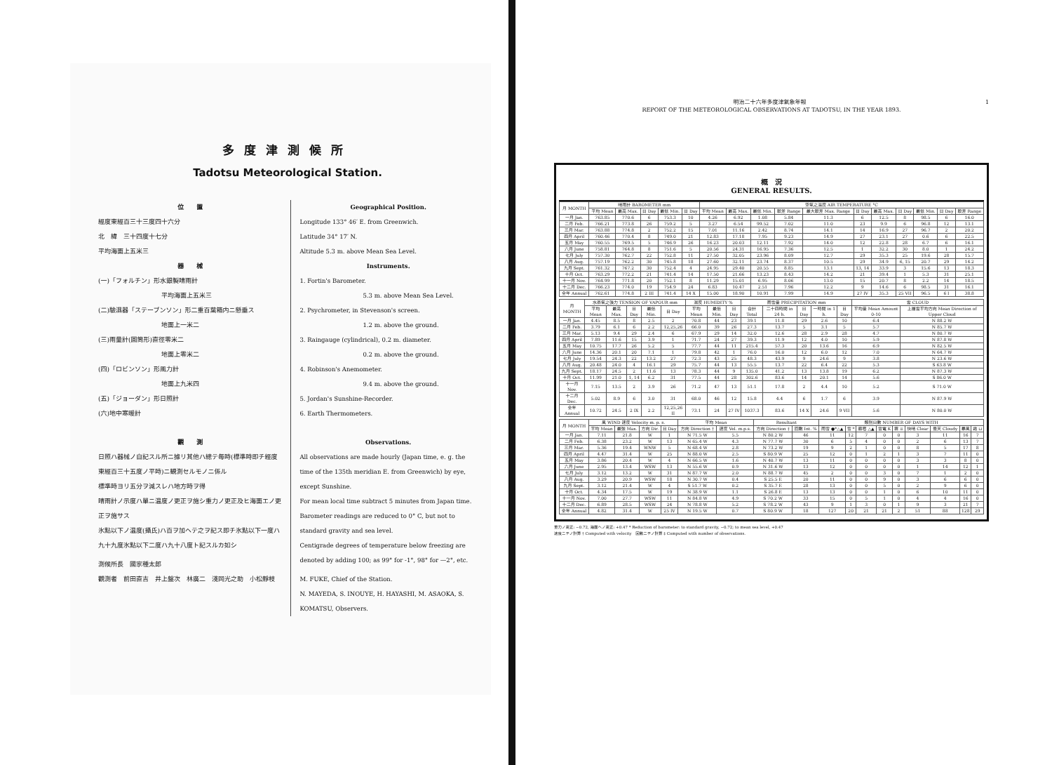多度津測候所
Tadotsu Meteorological Station.
位　　置
經度東經百三十三度四十六分
北　緯　三十四度十七分
平均海面上五米三
器　　械
(一)「フォルチン」形水銀製晴雨計
平均海面上五米三
(二)驗濕器「ステーブンソン」形二重百葉箱内ニ懸垂ス
地面上一米二
(三)雨量計(圓筒形)直徑零米二
地面上零米二
(四)「ロビンソン」形風力計
地面上九米四
(五)「ジョーダン」形日照計
(六)地中寒暖計
觀　　測
日照ハ器械ノ自記スル所ニ據リ其他ハ總テ毎時(標準時即チ經度東經百三十五度ノ平時)ニ観測セルモノニ係ル
標準時ヨリ五分ヲ減スレハ地方時ヲ得
晴雨計ノ示度ハ單ニ温度ノ更正ヲ施シ重力ノ更正及ヒ海面エノ更正ヲ施サス
氷點以下ノ温度(攝氏)ハ百ヲ加ヘテ之ヲ記ス即チ氷點以下一度ハ九十九度氷點以下二度ハ九十八度ト記スルカ如シ
測候所長　國家種太郎
觀測者　前田直吉　井上盤次　林廣二　淺岡光之助　小松靜枝
Geographical Position.
Longitude 133° 46′ E. from Greenwich.
Latitude 34° 17′ N.
Altitude 5.3 m. above Mean Sea Level.
Instruments.
1. Fortin's Barometer.
5.3 m. above Mean Sea Level.
2. Psychrometer, in Stevenson's screen.
1.2 m. above the ground.
3. Raingauge (cylindrical), 0.2 m. diameter.
0.2 m. above the ground.
4. Robinson's Anemometer.
9.4 m. above the ground.
5. Jordan's Sunshine-Recorder.
6. Earth Thermometers.
Observations.
All observations are made hourly (Japan time, e. g. the time of the 135th meridian E. from Greenwich) by eye, except Sunshine.
For mean local time subtract 5 minutes from Japan time.
Barometer readings are reduced to 0° C, but not to standard gravity and sea level.
Centigrade degrees of temperature below freezing are denoted by adding 100; as 99° for -1°, 98° for —2°, etc.
M. FUKE, Chief of the Station.
N. MAYEDA, S. INOUYE, H. HAYASHI, M. ASAOKA, S. KOMATSU, Observers.
明治二十六年多度津氣象年報 1
REPORT OF THE METEOROLOGICAL OBSERVATIONS AT TADOTSU, IN THE YEAR 1893.
概　況
GENERAL RESULTS.
| 月 MONTH | 晴雨計 BAROMETER mm | | | | | 空氣之温度 AIR TEMPERATURE °C | | | | | | | | | | |
| --- | --- | --- | --- | --- | --- | --- | --- | --- | --- | --- | --- | --- | --- | --- | --- | --- |
| | 平均 Mean | 最高 Max. | 日 Day | 最低 Min. | 日 Day | 平均 Mean | 最高 Max. | 最低 Min. | 較差 Range | 最大較差 Max. Range | 日 Day | 最高 Max. | 日 Day | 最低 Min. | 日 Day | 較差 Range |
| 一月 Jan. | 763.85 | 770.6 | 6 | 753.3 | 10 | 4.26 | 6.92 | 1.08 | 5.84 | 11.3 | 6 | 12.5 | 8 | 98.5 | 6 | 16.0 |
| 二月 Feb. | 766.21 | 773.8 | 26 | 759.2 | 5 | 3.27 | 6.54 | 99.52 | 7.02 | 11.0 | 23 | 9.9 | 6 | 96.8 | 12 | 13.1 |
| 三月 Mar. | 763.88 | 774.8 | 2 | 752.2 | 15 | 7.01 | 11.16 | 2.42 | 8.74 | 14.1 | 14 | 16.9 | 27 | 96.7 | 2 | 20.2 |
| 四月 April | 760.46 | 770.4 | 8 | 749.0 | 21 | 12.83 | 17.18 | 7.95 | 9.23 | 14.9 | 27 | 23.1 | 27 | 0.6 | 6 | 22.5 |
| 五月 May | 760.55 | 769.5 | 5 | 746.9 | 26 | 16.23 | 20.03 | 12.11 | 7.92 | 14.0 | 12 | 22.8 | 28 | 6.7 | 6 | 16.1 |
| 六月 June | 758.81 | 764.8 | 8 | 751.6 | 5 | 20.56 | 24.31 | 16.95 | 7.36 | 12.5 | 1 | 32.2 | 30 | 8.0 | 1 | 24.2 |
| 七月 July | 757.30 | 762.7 | 22 | 752.8 | 11 | 27.50 | 32.05 | 23.96 | 8.09 | 12.7 | 29 | 35.3 | 25 | 19.6 | 28 | 15.7 |
| 八月 Aug. | 757.19 | 762.2 | 30 | 745.8 | 18 | 27.60 | 32.11 | 23.74 | 8.37 | 10.5 | 29 | 34.9 | 6, 15 | 20.7 | 29 | 14.2 |
| 九月 Sept. | 761.32 | 767.2 | 30 | 752.4 | 4 | 24.95 | 29.40 | 20.55 | 8.85 | 13.1 | 13, 14 | 33.9 | 3 | 15.6 | 13 | 18.3 |
| 十月 Oct. | 763.29 | 772.2 | 21 | 741.4 | 14 | 17.50 | 21.66 | 13.23 | 8.43 | 14.2 | 21 | 39.4 | 1 | 5.3 | 31 | 25.1 |
| 十一月 Nov. | 764.99 | 771.8 | 20 | 752.1 | 8 | 11.29 | 15.01 | 6.95 | 8.06 | 13.0 | 15 | 20.7 | 8 | 2.2 | 14 | 18.5 |
| 十二月 Dec. | 766.23 | 774.0 | 19 | 754.9 | 24 | 6.83 | 10.47 | 2.51 | 7.96 | 12.2 | 9 | 14.6 | 6 | 98.5 | 31 | 16.1 |
| 全年 Annual | 762.61 | 774.8 | 2 III | 741.4 | 14 X | 15.00 | 18.90 | 10.91 | 7.99 | 14.9 | 27 IV | 35.3 | 25 VII | 96.5 | 6 I | 38.8 |
| 月 MONTH | 水蒸氣之張力 TENSION OF VAPOUR mm | | | | | 濕度 HUMIDITY % | | | 雨雪量 PRECIPITATION mm | | | | | 雲 CLOUD | |
| --- | --- | --- | --- | --- | --- | --- | --- | --- | --- | --- | --- | --- | --- | --- | --- |
| | 平均 Mean | 最高 Max. | 日 Day | 最低 Min. | 日 Day | 平均 Mean | 最低 Min. | 日 Day | 合計 Total | 二十四時間 in 24 h. | 日 Day | 一時間 in 1 h. | 日 Day | 平均量 Mean Amount 0-10 | 上層雲平均方向 Mean Direction of Upper Cloud |
| 一月 Jan. | 4.45 | 8.5 | 8 | 2.5 | 2 | 70.8 | 44 | 23 | 39.1 | 11.8 | 29 | 2.6 | 10 | 6.4 | N 88.2 W |
| 二月 Feb. | 3.79 | 6.1 | 6 | 2.2 | 12,25,26 | 66.0 | 39 | 26 | 27.3 | 13.7 | 5 | 3.1 | 5 | 5.7 | N 85.7 W |
| 三月 Mar. | 5.13 | 9.4 | 29 | 2.4 | 6 | 67.9 | 29 | 14 | 32.0 | 12.6 | 28 | 2.9 | 28 | 4.7 | N 80.7 W |
| 四月 April | 7.89 | 11.6 | 15 | 3.9 | 1 | 71.7 | 24 | 27 | 39.3 | 11.9 | 12 | 4.0 | 10 | 5.9 | N 87.8 W |
| 五月 May | 10.75 | 17.7 | 26 | 5.2 | 5 | 77.7 | 44 | 11 | 215.4 | 57.3 | 20 | 13.6 | 16 | 6.9 | N 82.5 W |
| 六月 June | 14.36 | 20.1 | 20 | 7.1 | 1 | 79.8 | 42 | 1 | 76.0 | 16.0 | 12 | 6.0 | 12 | 7.0 | N 64.7 W |
| 七月 July | 19.54 | 24.3 | 22 | 13.2 | 27 | 72.3 | 43 | 25 | 48.3 | 43.9 | 9 | 24.6 | 9 | 3.8 | N 23.6 W |
| 八月 Aug. | 20.48 | 24.0 | 4 | 16.1 | 29 | 75.7 | 44 | 13 | 55.5 | 13.7 | 22 | 6.4 | 22 | 5.3 | S 63.8 W |
| 九月 Sept. | 18.17 | 24.5 | 2 | 11.6 | 13 | 78.3 | 44 | 9 | 135.0 | 41.2 | 13 | 13.8 | 19 | 6.2 | N 87.3 W |
| 十月 Oct. | 11.99 | 21.0 | 1, 14 | 6.2 | 31 | 77.5 | 44 | 28 | 302.6 | 83.6 | 14 | 20.1 | 14 | 5.6 | S 86.0 W |
| 十一月 Nov. | 7.15 | 13.5 | 2 | 3.9 | 26 | 71.2 | 47 | 13 | 51.1 | 17.8 | 2 | 4.4 | 10 | 5.2 | S 71.0 W |
| 十二月 Dec. | 5.02 | 8.9 | 6 | 3.0 | 31 | 68.0 | 46 | 12 | 15.8 | 4.4 | 6 | 1.7 | 6 | 3.9 | N 87.9 W |
| 全年 Annual | 10.72 | 24.5 | 2 IX | 2.2 | 12,25,26 II | 73.1 | 24 | 27 IV | 1037.3 | 83.6 | 14 X | 24.6 | 9 VII | 5.6 | N 80.0 W |
| 月 MONTH | 風 WIND 速度 Velocity m. p. s. | | | | 平均 Mean | | Resultant | | 類別日數 NUMBER OF DAYS WITH | | | | | | | | |
| --- | --- | --- | --- | --- | --- | --- | --- | --- | --- | --- | --- | --- | --- | --- | --- | --- | --- |
| | 平均 Mean | 最強 Max. | 方向 Dir. | 日 Day | 方向 Direction † | 速度 Vel. m.p.s. | 方向 Direction ‡ | 回數 Int. % | 雨雪 ●*△▲ | 雪 * | 霰雹 △▲ | 雷電 K | 霧 ≡ | 快晴 Clear | 曇天 Cloudy | 暴風 | 霜 ⊔ |
| 一月 Jan. | 7.11 | 21.8 | W | 1 | N 71.5 W | 5.5 | N 80.2 W | 46 | 11 | 12 | 7 | 0 | 0 | 3 | 11 | 16 | 7 |
| 二月 Feb. | 6.38 | 23.2 | W | 13 | N 65.4 W | 4.3 | N 77.7 W | 30 | 6 | 5 | 4 | 0 | 0 | 2 | 6 | 13 | 7 |
| 三月 Mar. | 5.36 | 19.4 | WNW | 5 | N 68.4 W | 2.8 | N 73.2 W | 19 | 9 | 2 | 1 | 0 | 0 | 8 | 5 | 17 | 8 |
| 四月 April | 4.47 | 31.4 | W | 25 | N 88.0 W | 2.5 | S 80.9 W | 25 | 12 | 0 | 1 | 2 | 1 | 3 | 7 | 11 | 0 |
| 五月 May | 3.86 | 20.4 | W | 4 | N 66.5 W | 1.6 | N 40.7 W | 13 | 11 | 0 | 0 | 0 | 0 | 3 | 3 | 8 | 0 |
| 六月 June | 2.95 | 13.4 | WSW | 13 | N 55.6 W | 0.9 | N 31.6 W | 13 | 12 | 0 | 0 | 0 | 0 | 1 | 14 | 12 | 1 |
| 七月 July | 3.12 | 13.2 | W | 31 | N 87.7 W | 2.0 | N 88.7 W | 45 | 2 | 0 | 0 | 3 | 0 | 7 | 1 | 2 | 0 |
| 八月 Aug. | 3.29 | 20.9 | WSW | 18 | N 30.7 W | 0.4 | S 25.5 E | 20 | 11 | 0 | 0 | 9 | 0 | 3 | 6 | 6 | 0 |
| 九月 Sept. | 3.12 | 21.4 | W | 4 | S 51.7 W | 0.2 | S 35.7 E | 28 | 13 | 0 | 0 | 5 | 0 | 2 | 9 | 6 | 0 |
| 十月 Oct. | 4.34 | 17.5 | W | 19 | N 38.9 W | 1.1 | S 26.8 E | 13 | 13 | 0 | 0 | 1 | 0 | 6 | 10 | 11 | 0 |
| 十一月 Nov. | 7.00 | 27.7 | WSW | 11 | N 84.8 W | 4.9 | S 70.2 W | 33 | 15 | 0 | 5 | 1 | 0 | 4 | 4 | 16 | 0 |
| 十二月 Dec. | 6.89 | 28.5 | WSW | 24 | N 78.8 W | 5.2 | S 78.2 W | 43 | 9 | 1 | 3 | 0 | 1 | 9 | 3 | 21 | 7 |
| 全年 Annual | 4.82 | 31.4 | W | 25 IV | N 19.5 W | 0.7 | S 80.9 W | 18 | 127 | 20 | 21 | 21 | 2 | 51 | 88 | 128 | 29 |
重力ノ更正: −0.72, 海面ヘノ更正: +0.47 * Reduction of barometer: to standard gravity, −0.72; to mean sea level, +0.47
速度ニテノ計算 † Computed with velocity　回數ニテノ計算 ‡ Computed with number of observations.